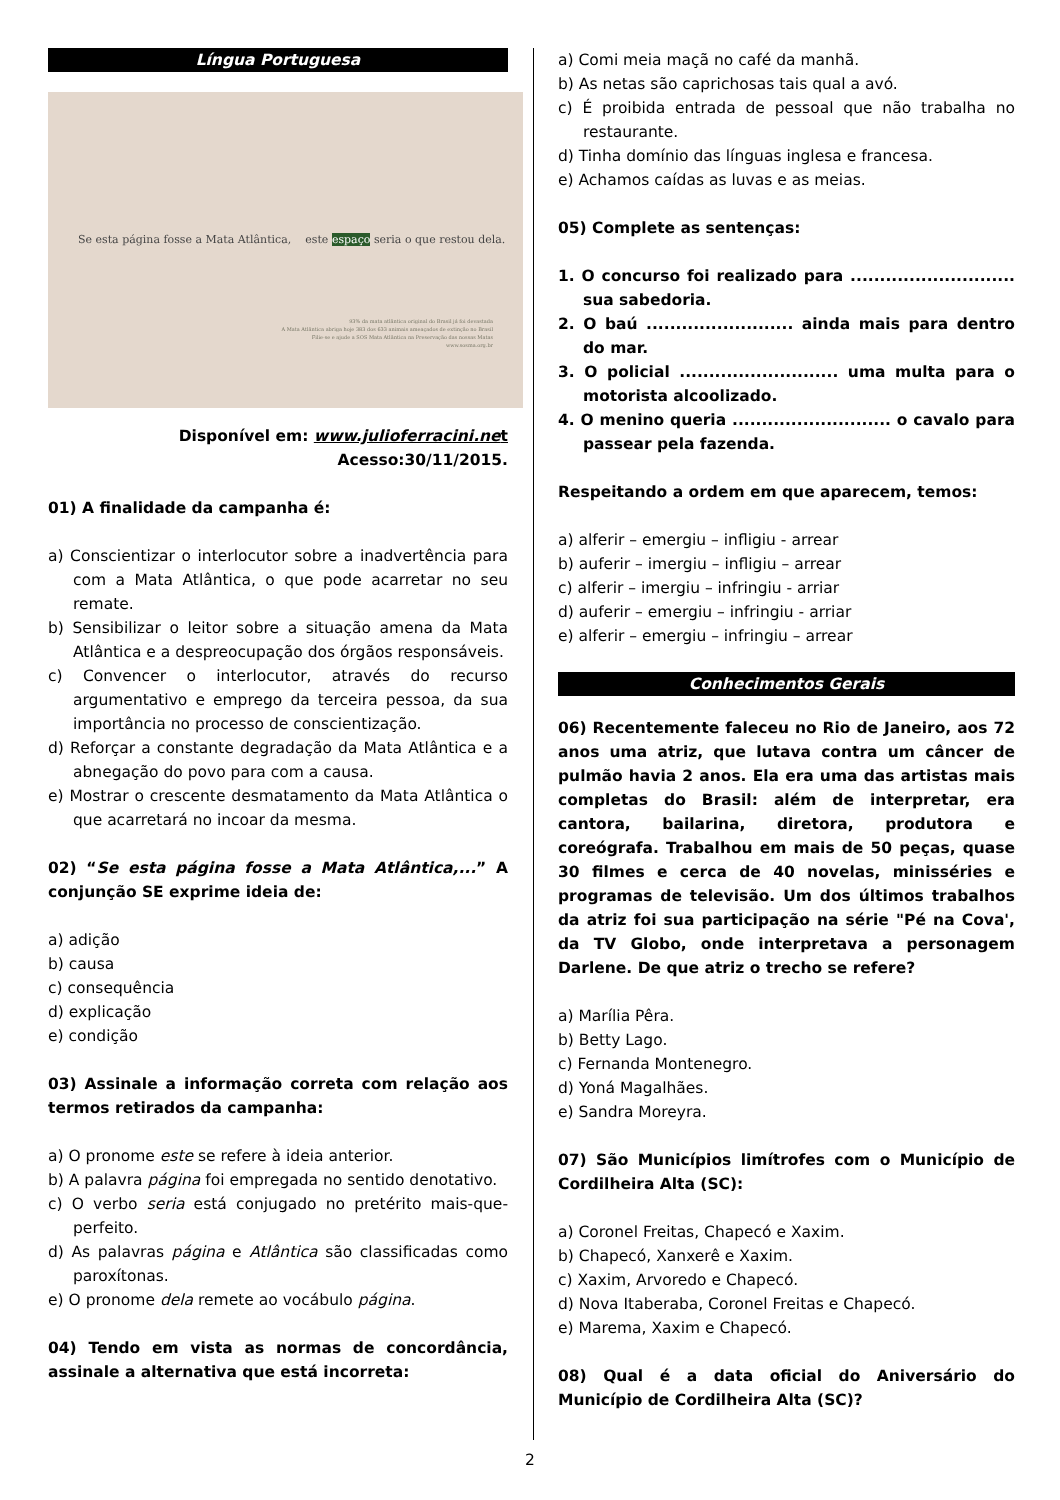Língua Portuguesa
Se esta página fosse a Mata Atlântica, este espaço seria o que restou dela.
93% da mata atlântica original do Brasil já foi devastada
A Mata Atlântica abriga hoje 383 dos 633 animais ameaçados de extinção no Brasil
Filie-se e ajude a SOS Mata Atlântica na Preservação das nossas Matas
www.sosma.org.br
Disponível em: www.julioferracini.net
Acesso:30/11/2015.
01) A finalidade da campanha é:
a) Conscientizar o interlocutor sobre a inadvertência para com a Mata Atlântica, o que pode acarretar no seu remate.
b) Sensibilizar o leitor sobre a situação amena da Mata Atlântica e a despreocupação dos órgãos responsáveis.
c) Convencer o interlocutor, através do recurso argumentativo e emprego da terceira pessoa, da sua importância no processo de conscientização.
d) Reforçar a constante degradação da Mata Atlântica e a abnegação do povo para com a causa.
e) Mostrar o crescente desmatamento da Mata Atlântica o que acarretará no incoar da mesma.
02) “Se esta página fosse a Mata Atlântica,...” A conjunção SE exprime ideia de:
a) adição
b) causa
c) consequência
d) explicação
e) condição
03) Assinale a informação correta com relação aos termos retirados da campanha:
a) O pronome este se refere à ideia anterior.
b) A palavra página foi empregada no sentido denotativo.
c) O verbo seria está conjugado no pretérito mais-que-perfeito.
d) As palavras página e Atlântica são classificadas como paroxítonas.
e) O pronome dela remete ao vocábulo página.
04) Tendo em vista as normas de concordância, assinale a alternativa que está incorreta:
a) Comi meia maçã no café da manhã.
b) As netas são caprichosas tais qual a avó.
c) É proibida entrada de pessoal que não trabalha no restaurante.
d) Tinha domínio das línguas inglesa e francesa.
e) Achamos caídas as luvas e as meias.
05) Complete as sentenças:
1. O concurso foi realizado para ............................ sua sabedoria.
2. O baú ......................... ainda mais para dentro do mar.
3. O policial ........................... uma multa para o motorista alcoolizado.
4. O menino queria ........................... o cavalo para passear pela fazenda.
Respeitando a ordem em que aparecem, temos:
a) alferir – emergiu – infligiu - arrear
b) auferir – imergiu – infligiu – arrear
c) alferir – imergiu – infringiu - arriar
d) auferir – emergiu – infringiu - arriar
e) alferir – emergiu – infringiu – arrear
Conhecimentos Gerais
06) Recentemente faleceu no Rio de Janeiro, aos 72 anos uma atriz, que lutava contra um câncer de pulmão havia 2 anos. Ela era uma das artistas mais completas do Brasil: além de interpretar, era cantora, bailarina, diretora, produtora e coreógrafa. Trabalhou em mais de 50 peças, quase 30 filmes e cerca de 40 novelas, minisséries e programas de televisão. Um dos últimos trabalhos da atriz foi sua participação na série "Pé na Cova', da TV Globo, onde interpretava a personagem Darlene. De que atriz o trecho se refere?
a) Marília Pêra.
b) Betty Lago.
c) Fernanda Montenegro.
d) Yoná Magalhães.
e) Sandra Moreyra.
07) São Municípios limítrofes com o Município de Cordilheira Alta (SC):
a) Coronel Freitas, Chapecó e Xaxim.
b) Chapecó, Xanxerê e Xaxim.
c) Xaxim, Arvoredo e Chapecó.
d) Nova Itaberaba, Coronel Freitas e Chapecó.
e) Marema, Xaxim e Chapecó.
08) Qual é a data oficial do Aniversário do Município de Cordilheira Alta (SC)?
2